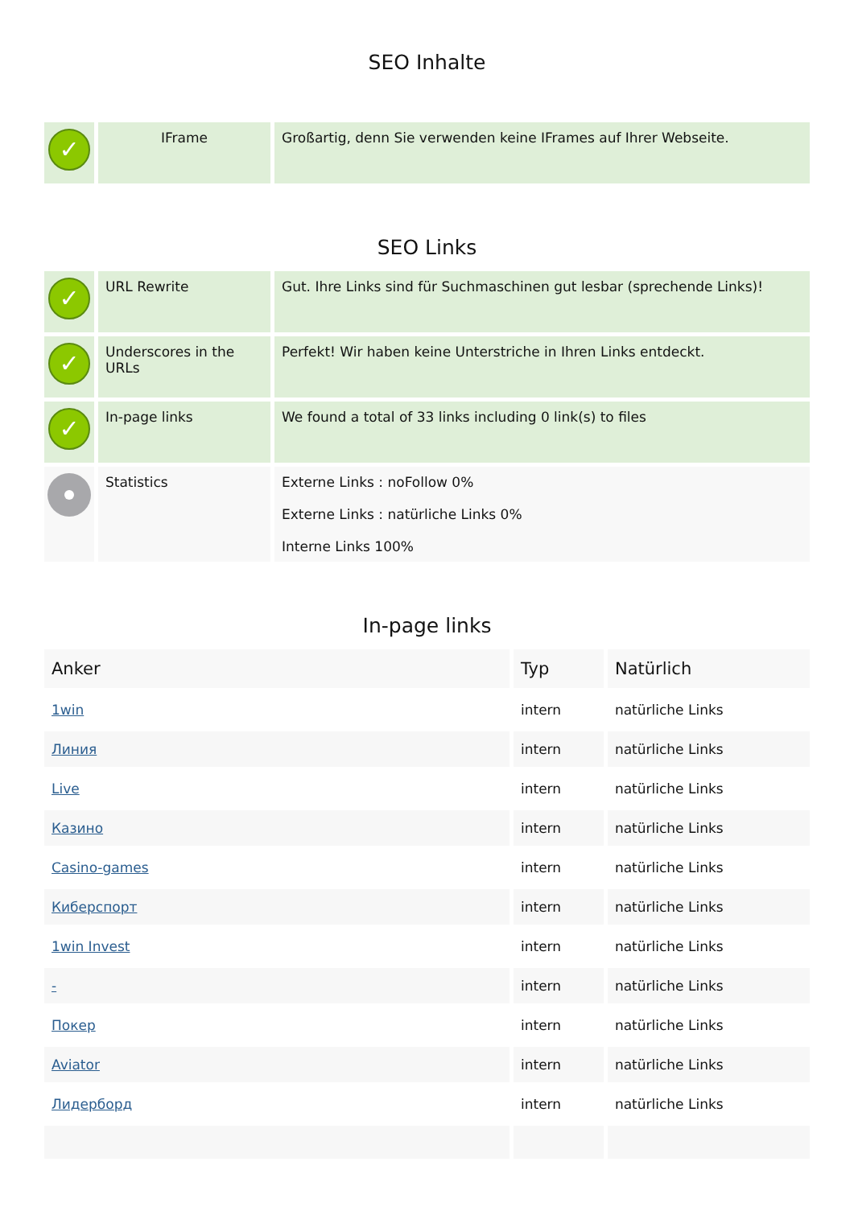SEO Inhalte
| ✓ | IFrame | Großartig, denn Sie verwenden keine IFrames auf Ihrer Webseite. |
SEO Links
| ✓ | URL Rewrite | Gut. Ihre Links sind für Suchmaschinen gut lesbar (sprechende Links)! |
| ✓ | Underscores in the URLs | Perfekt! Wir haben keine Unterstriche in Ihren Links entdeckt. |
| ✓ | In-page links | We found a total of 33 links including 0 link(s) to files |
| | Statistics | Externe Links : noFollow 0% Externe Links : natürliche Links 0% Interne Links 100% |
In-page links
| Anker | Typ | Natürlich |
| --- | --- | --- |
| 1win | intern | natürliche Links |
| Линия | intern | natürliche Links |
| Live | intern | natürliche Links |
| Казино | intern | natürliche Links |
| Casino-games | intern | natürliche Links |
| Киберспорт | intern | natürliche Links |
| 1win Invest | intern | natürliche Links |
| - | intern | natürliche Links |
| Покер | intern | natürliche Links |
| Aviator | intern | natürliche Links |
| Лидерборд | intern | natürliche Links |